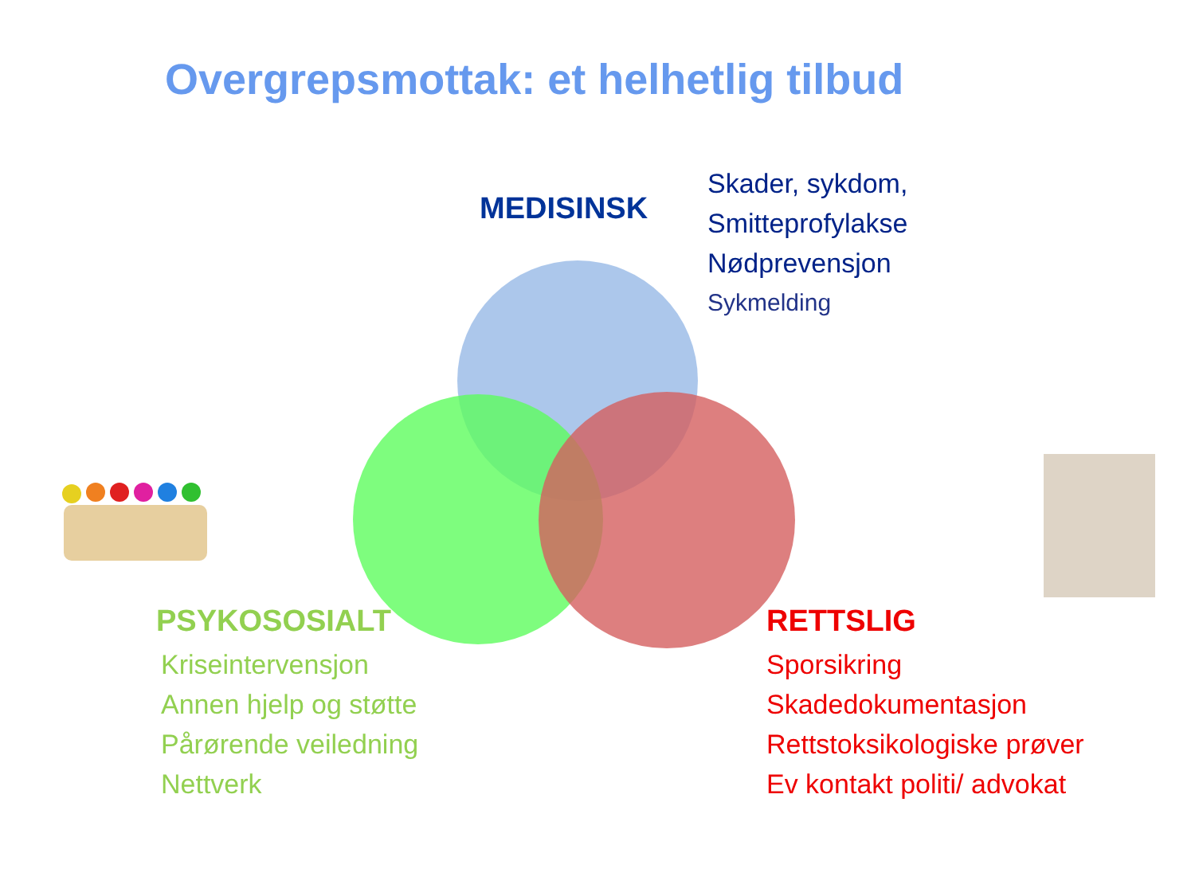Overgrepsmottak: et helhetlig tilbud
MEDISINSK
Skader, sykdom,
Smitteprofylakse
Nødprevensjon
Sykmelding
PSYKOSOSIALT
Kriseintervensjon
Annen hjelp og støtte
Pårørende veiledning
Nettverk
RETTSLIG
Sporsikring
Skadedokumentasjon
Rettstoksikologiske prøver
Ev kontakt politi/ advokat